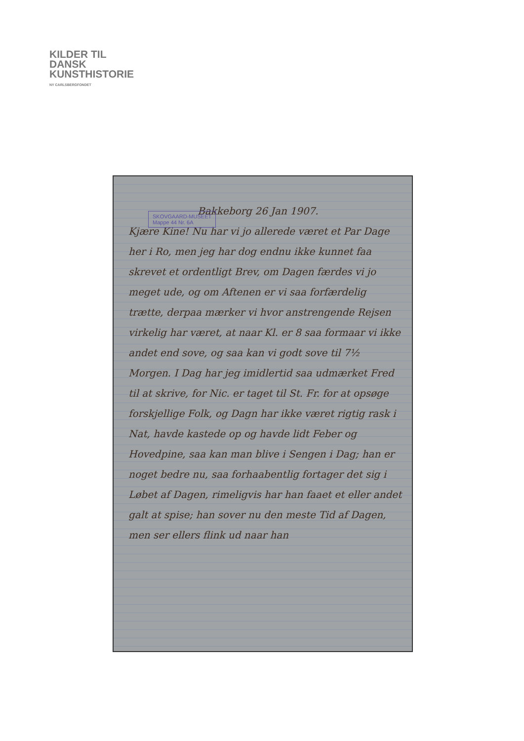KILDER TIL
DANSK
KUNSTHISTORIE
NY CARLSBERGFONDET
Bakkeborg 26 Jan 1907.
Kjære Kine! Nu har vi jo allerede været et Par Dage her i Ro, men jeg har dog endnu ikke kunnet faa skrevet et ordentligt Brev, om Dagen færdes vi jo meget ude, og om Aftenen er vi saa forfærdelig trætte, derpaa mærker vi hvor anstrengende Rejsen virkelig har været, at naar Kl. er 8 saa formaar vi ikke andet end sove, og saa kan vi godt sove til 7½ Morgen. I Dag har jeg imidlertid saa udmærket Fred til at skrive, for Nic. er taget til St. Fr. for at opsøge forskjellige Folk, og Dagn har ikke været rigtig rask i Nat, havde kastede op og havde lidt Feber og Hovedpine, saa kan man blive i Sengen i Dag; han er noget bedre nu, saa forhaabent­lig fortager det sig i Løbet af Dagen, rimeligvis har han faaet et eller andet galt at spise; han sover nu den meste Tid af Dagen, men ser ellers flink ud naar han
SKOVGAARD-MUSEET
Mappe 44 Nr. 6A